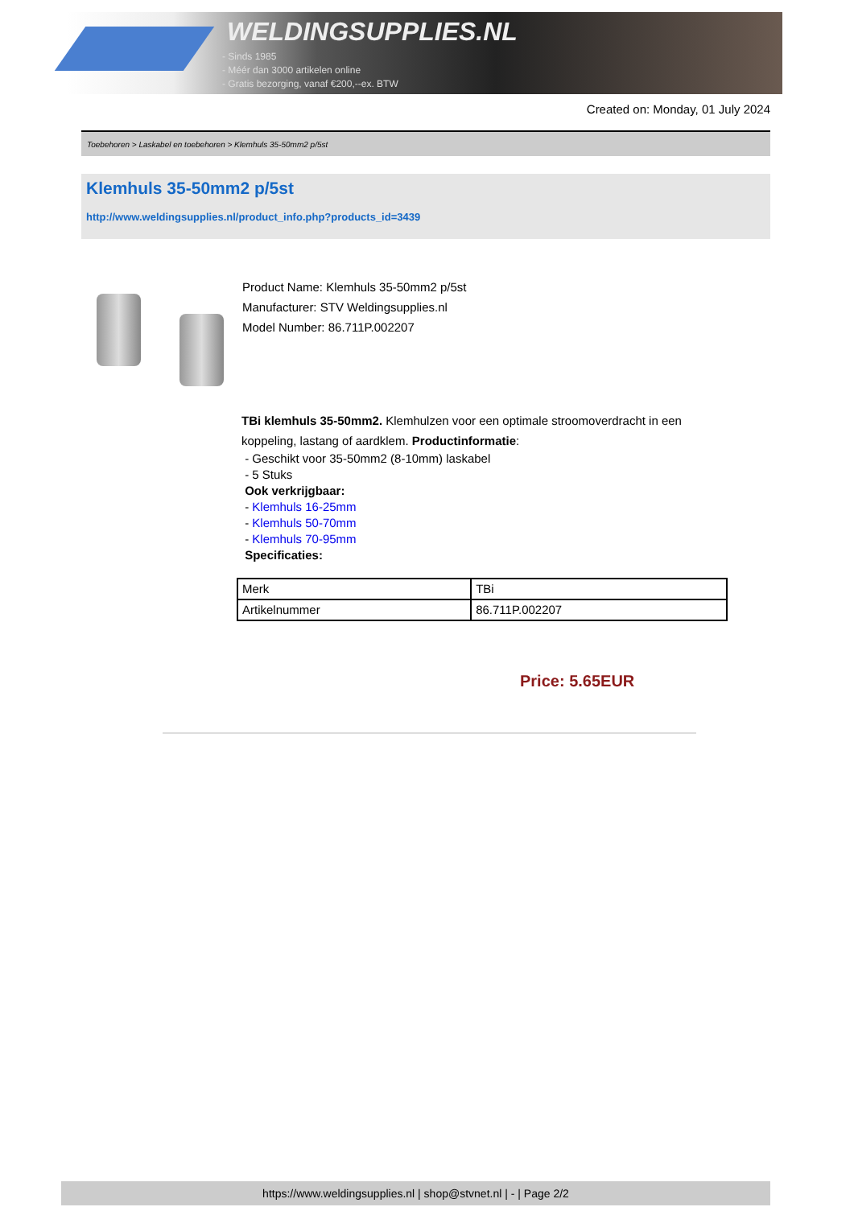WELDINGSUPPLIES.NL
- Sinds 1985
- Méér dan 3000 artikelen online
- Gratis bezorging, vanaf €200,--ex. BTW
Created on: Monday, 01 July 2024
Toebehoren > Laskabel en toebehoren > Klemhuls 35-50mm2 p/5st
Klemhuls 35-50mm2 p/5st
http://www.weldingsupplies.nl/product_info.php?products_id=3439
Product Name: Klemhuls 35-50mm2 p/5st
Manufacturer: STV Weldingsupplies.nl
Model Number: 86.711P.002207
TBi klemhuls 35-50mm2. Klemhulzen voor een optimale stroomoverdracht in een koppeling, lastang of aardklem. Productinformatie:
- Geschikt voor 35-50mm2 (8-10mm) laskabel
- 5 Stuks
Ook verkrijgbaar:
- Klemhuls 16-25mm
- Klemhuls 50-70mm
- Klemhuls 70-95mm
Specificaties:
| Merk | TBi |
| Artikelnummer | 86.711P.002207 |
Price: 5.65EUR
https://www.weldingsupplies.nl | shop@stvnet.nl | - | Page 2/2